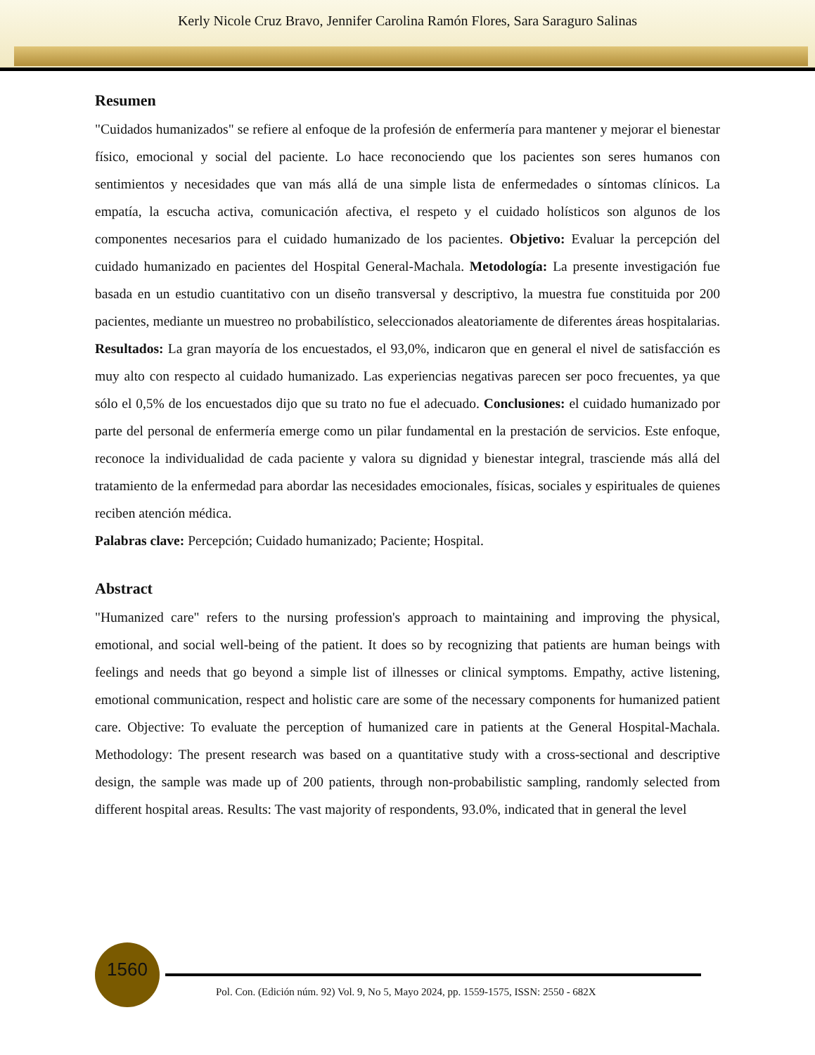Kerly Nicole Cruz Bravo, Jennifer Carolina Ramón Flores, Sara Saraguro Salinas
Resumen
"Cuidados humanizados" se refiere al enfoque de la profesión de enfermería para mantener y mejorar el bienestar físico, emocional y social del paciente. Lo hace reconociendo que los pacientes son seres humanos con sentimientos y necesidades que van más allá de una simple lista de enfermedades o síntomas clínicos. La empatía, la escucha activa, comunicación afectiva, el respeto y el cuidado holísticos son algunos de los componentes necesarios para el cuidado humanizado de los pacientes. Objetivo: Evaluar la percepción del cuidado humanizado en pacientes del Hospital General-Machala. Metodología: La presente investigación fue basada en un estudio cuantitativo con un diseño transversal y descriptivo, la muestra fue constituida por 200 pacientes, mediante un muestreo no probabilístico, seleccionados aleatoriamente de diferentes áreas hospitalarias. Resultados: La gran mayoría de los encuestados, el 93,0%, indicaron que en general el nivel de satisfacción es muy alto con respecto al cuidado humanizado. Las experiencias negativas parecen ser poco frecuentes, ya que sólo el 0,5% de los encuestados dijo que su trato no fue el adecuado. Conclusiones: el cuidado humanizado por parte del personal de enfermería emerge como un pilar fundamental en la prestación de servicios. Este enfoque, reconoce la individualidad de cada paciente y valora su dignidad y bienestar integral, trasciende más allá del tratamiento de la enfermedad para abordar las necesidades emocionales, físicas, sociales y espirituales de quienes reciben atención médica.
Palabras clave: Percepción; Cuidado humanizado; Paciente; Hospital.
Abstract
"Humanized care" refers to the nursing profession's approach to maintaining and improving the physical, emotional, and social well-being of the patient. It does so by recognizing that patients are human beings with feelings and needs that go beyond a simple list of illnesses or clinical symptoms. Empathy, active listening, emotional communication, respect and holistic care are some of the necessary components for humanized patient care. Objective: To evaluate the perception of humanized care in patients at the General Hospital-Machala. Methodology: The present research was based on a quantitative study with a cross-sectional and descriptive design, the sample was made up of 200 patients, through non-probabilistic sampling, randomly selected from different hospital areas. Results: The vast majority of respondents, 93.0%, indicated that in general the level
1560
Pol. Con. (Edición núm. 92) Vol. 9, No 5, Mayo 2024, pp. 1559-1575, ISSN: 2550 - 682X